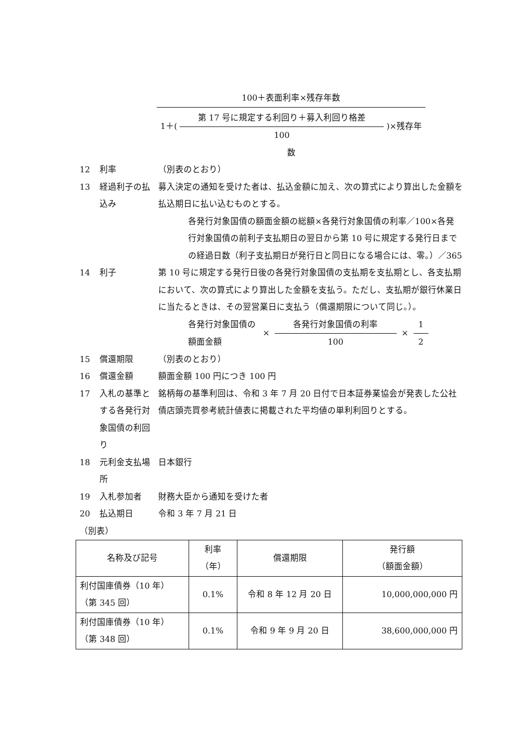100＋表面利率×残存年数
1＋( 第 17 号に規定する利回り＋募入利回り格差 100 )×残存年数
12 利率 （別表のとおり）
13 経過利子の払込み
募入決定の通知を受けた者は、払込金額に加え、次の算式により算出した金額を払込期日に払い込むものとする。
各発行対象国債の額面金額の総額×各発行対象国債の利率／100×各発行対象国債の前利子支払期日の翌日から第 10 号に規定する発行日までの経過日数（利子支払期日が発行日と同日になる場合には、零。）／365
14 利子 第 10 号に規定する発行日後の各発行対象国債の支払期を支払期とし、各支払期において、次の算式により算出した金額を支払う。ただし、支払期が銀行休業日に当たるときは、その翌営業日に支払う（償還期限について同じ。）。
各発行対象国債の額面金額
×
各発行対象国債の利率
100
×
1
2
15 償還期限 （別表のとおり）
16 償還金額 額面金額 100 円につき 100 円
17 入札の基準とする各発行対象国債の利回り
銘柄毎の基準利回は、令和 3 年 7 月 20 日付で日本証券業協会が発表した公社債店頭売買参考統計値表に掲載された平均値の単利利回りとする。
18 元利金支払場所 日本銀行
19 入札参加者 財務大臣から通知を受けた者
20 払込期日 令和 3 年 7 月 21 日
（別表）
| 名称及び記号 | 利率 （年） | 償還期限 | 発行額 （額面金額） |
| --- | --- | --- | --- |
| 利付国庫債券（10 年） （第 345 回） | 0.1% | 令和 8 年 12 月 20 日 | 10,000,000,000 円 |
| 利付国庫債券（10 年） （第 348 回） | 0.1% | 令和 9 年 9 月 20 日 | 38,600,000,000 円 |